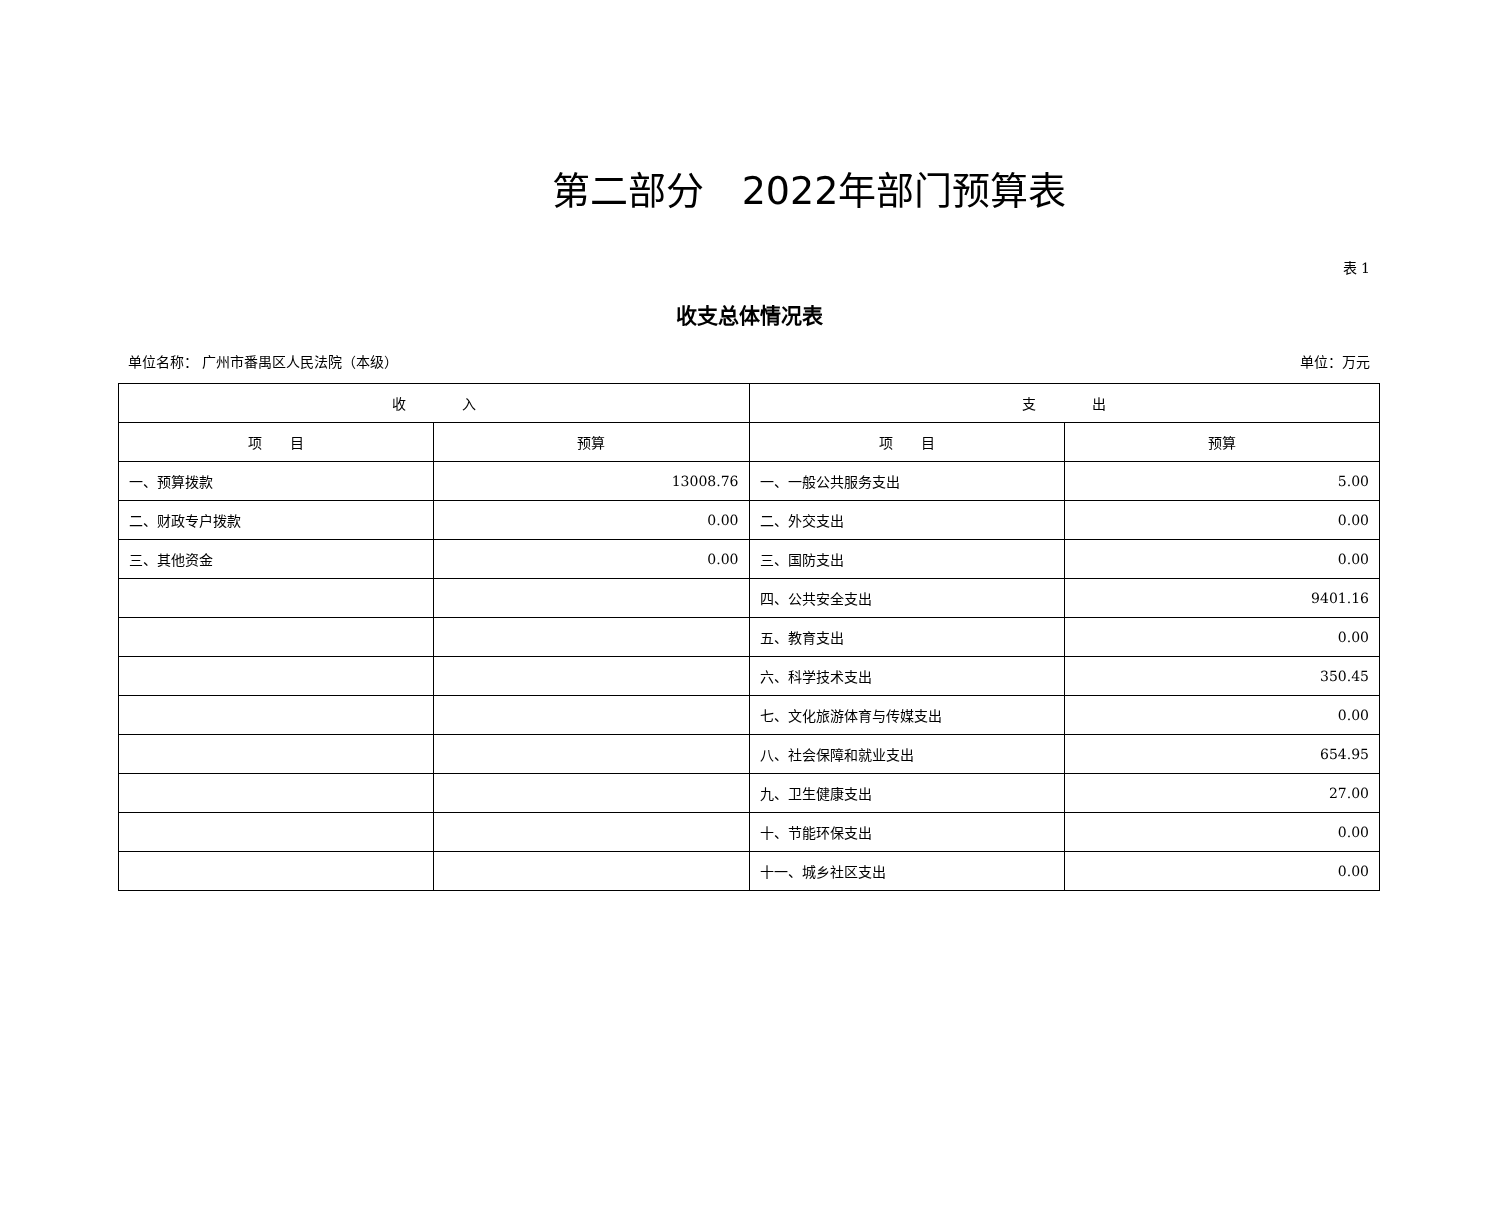第二部分　2022年部门预算表
表 1
收支总体情况表
单位名称： 广州市番禺区人民法院（本级） 单位：万元
| 收 入 | | 支 出 | |
| --- | --- | --- | --- |
| 项 目 | 预算 | 项 目 | 预算 |
| 一、预算拨款 | 13008.76 | 一、一般公共服务支出 | 5.00 |
| 二、财政专户拨款 | 0.00 | 二、外交支出 | 0.00 |
| 三、其他资金 | 0.00 | 三、国防支出 | 0.00 |
| | | 四、公共安全支出 | 9401.16 |
| | | 五、教育支出 | 0.00 |
| | | 六、科学技术支出 | 350.45 |
| | | 七、文化旅游体育与传媒支出 | 0.00 |
| | | 八、社会保障和就业支出 | 654.95 |
| | | 九、卫生健康支出 | 27.00 |
| | | 十、节能环保支出 | 0.00 |
| | | 十一、城乡社区支出 | 0.00 |